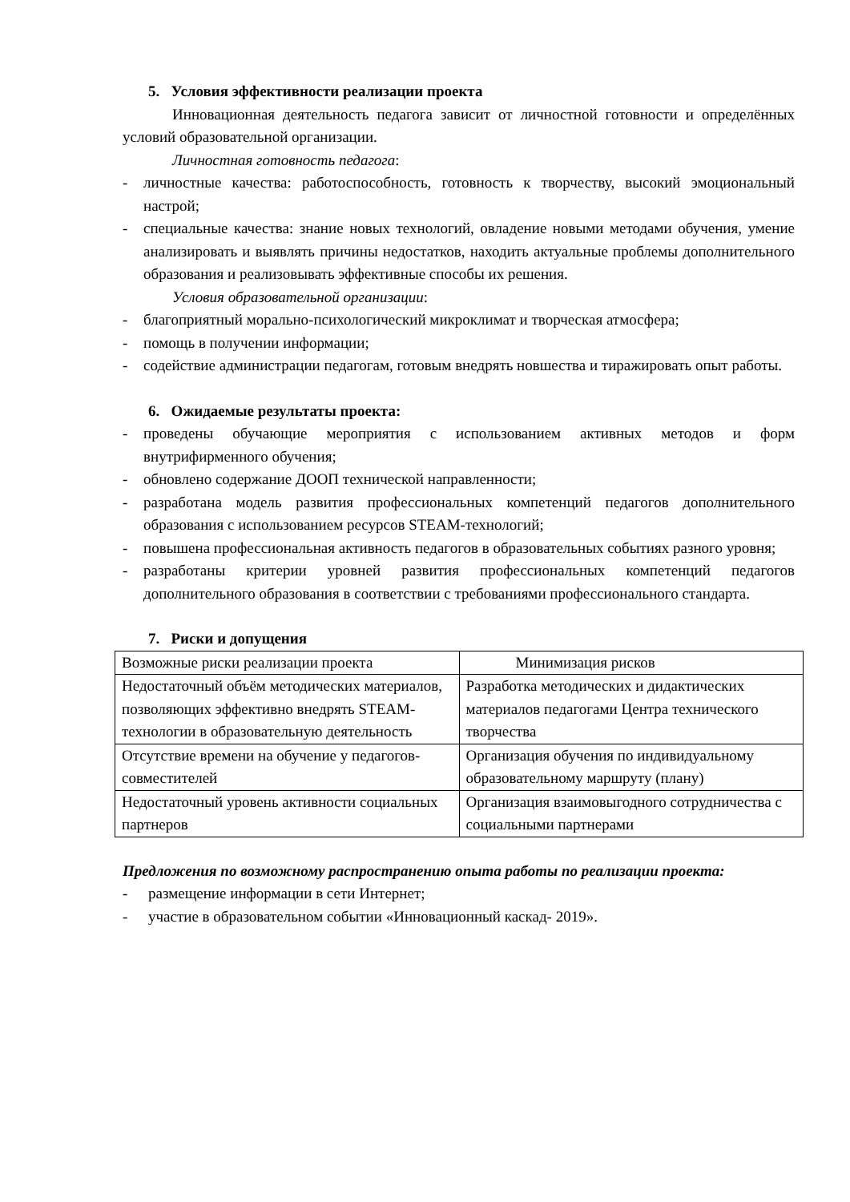5. Условия эффективности реализации проекта
Инновационная деятельность педагога зависит от личностной готовности и определённых условий образовательной организации.
Личностная готовность педагога:
- личностные качества: работоспособность, готовность к творчеству, высокий эмоциональный настрой;
- специальные качества: знание новых технологий, овладение новыми методами обучения, умение анализировать и выявлять причины недостатков, находить актуальные проблемы дополнительного образования и реализовывать эффективные способы их решения.
Условия образовательной организации:
- благоприятный морально-психологический микроклимат и творческая атмосфера;
- помощь в получении информации;
- содействие администрации педагогам, готовым внедрять новшества и тиражировать опыт работы.
6. Ожидаемые результаты проекта:
- проведены обучающие мероприятия с использованием активных методов и форм внутрифирменного обучения;
- обновлено содержание ДООП технической направленности;
- разработана модель развития профессиональных компетенций педагогов дополнительного образования с использованием ресурсов STEAM-технологий;
- повышена профессиональная активность педагогов в образовательных событиях разного уровня;
- разработаны критерии уровней развития профессиональных компетенций педагогов дополнительного образования в соответствии с требованиями профессионального стандарта.
7. Риски и допущения
| Возможные риски реализации проекта | Минимизация рисков |
| Недостаточный объём методических материалов, позволяющих эффективно внедрять STEAM-технологии в образовательную деятельность | Разработка методических и дидактических материалов педагогами Центра технического творчества |
| Отсутствие времени на обучение у педагогов-совместителей | Организация обучения по индивидуальному образовательному маршруту (плану) |
| Недостаточный уровень активности социальных партнеров | Организация взаимовыгодного сотрудничества с социальными партнерами |
Предложения по возможному распространению опыта работы по реализации проекта:
- размещение информации в сети Интернет;
- участие в образовательном событии «Инновационный каскад- 2019».